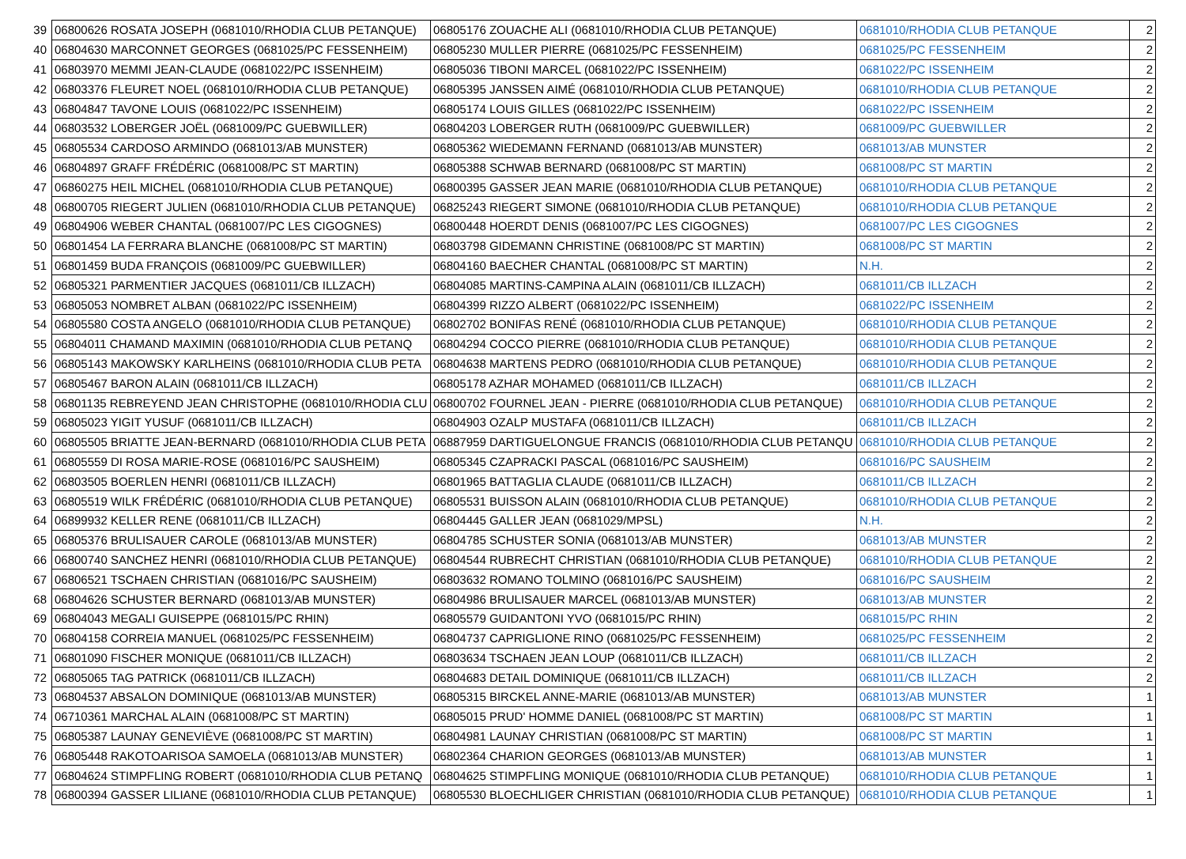| 39 | 06800626 ROSATA JOSEPH (0681010/RHODIA CLUB PETANQUE) | 06805176 ZOUACHE ALI (0681010/RHODIA CLUB PETANQUE) | 0681010/RHODIA CLUB PETANQUE | 2 |
| 40 | 06804630 MARCONNET GEORGES (0681025/PC FESSENHEIM) | 06805230 MULLER PIERRE (0681025/PC FESSENHEIM) | 0681025/PC FESSENHEIM | 2 |
| 41 | 06803970 MEMMI JEAN-CLAUDE (0681022/PC ISSENHEIM) | 06805036 TIBONI MARCEL (0681022/PC ISSENHEIM) | 0681022/PC ISSENHEIM | 2 |
| 42 | 06803376 FLEURET NOEL (0681010/RHODIA CLUB PETANQUE) | 06805395 JANSSEN AIMÉ (0681010/RHODIA CLUB PETANQUE) | 0681010/RHODIA CLUB PETANQUE | 2 |
| 43 | 06804847 TAVONE LOUIS (0681022/PC ISSENHEIM) | 06805174 LOUIS GILLES (0681022/PC ISSENHEIM) | 0681022/PC ISSENHEIM | 2 |
| 44 | 06803532 LOBERGER JOËL (0681009/PC GUEBWILLER) | 06804203 LOBERGER RUTH (0681009/PC GUEBWILLER) | 0681009/PC GUEBWILLER | 2 |
| 45 | 06805534 CARDOSO ARMINDO (0681013/AB MUNSTER) | 06805362 WIEDEMANN FERNAND (0681013/AB MUNSTER) | 0681013/AB MUNSTER | 2 |
| 46 | 06804897 GRAFF FRÉDÉRIC (0681008/PC ST MARTIN) | 06805388 SCHWAB BERNARD (0681008/PC ST MARTIN) | 0681008/PC ST MARTIN | 2 |
| 47 | 06860275 HEIL MICHEL (0681010/RHODIA CLUB PETANQUE) | 06800395 GASSER JEAN MARIE (0681010/RHODIA CLUB PETANQUE) | 0681010/RHODIA CLUB PETANQUE | 2 |
| 48 | 06800705 RIEGERT JULIEN (0681010/RHODIA CLUB PETANQUE) | 06825243 RIEGERT SIMONE (0681010/RHODIA CLUB PETANQUE) | 0681010/RHODIA CLUB PETANQUE | 2 |
| 49 | 06804906 WEBER CHANTAL (0681007/PC LES CIGOGNES) | 06800448 HOERDT DENIS (0681007/PC LES CIGOGNES) | 0681007/PC LES CIGOGNES | 2 |
| 50 | 06801454 LA FERRARA BLANCHE (0681008/PC ST MARTIN) | 06803798 GIDEMANN CHRISTINE (0681008/PC ST MARTIN) | 0681008/PC ST MARTIN | 2 |
| 51 | 06801459 BUDA FRANÇOIS (0681009/PC GUEBWILLER) | 06804160 BAECHER CHANTAL (0681008/PC ST MARTIN) | N.H. | 2 |
| 52 | 06805321 PARMENTIER JACQUES (0681011/CB ILLZACH) | 06804085 MARTINS-CAMPINA ALAIN (0681011/CB ILLZACH) | 0681011/CB ILLZACH | 2 |
| 53 | 06805053 NOMBRET ALBAN (0681022/PC ISSENHEIM) | 06804399 RIZZO ALBERT (0681022/PC ISSENHEIM) | 0681022/PC ISSENHEIM | 2 |
| 54 | 06805580 COSTA ANGELO (0681010/RHODIA CLUB PETANQUE) | 06802702 BONIFAS RENÉ (0681010/RHODIA CLUB PETANQUE) | 0681010/RHODIA CLUB PETANQUE | 2 |
| 55 | 06804011 CHAMAND MAXIMIN (0681010/RHODIA CLUB PETANQ | 06804294 COCCO PIERRE (0681010/RHODIA CLUB PETANQUE) | 0681010/RHODIA CLUB PETANQUE | 2 |
| 56 | 06805143 MAKOWSKY KARLHEINS (0681010/RHODIA CLUB PETA | 06804638 MARTENS PEDRO (0681010/RHODIA CLUB PETANQUE) | 0681010/RHODIA CLUB PETANQUE | 2 |
| 57 | 06805467 BARON ALAIN (0681011/CB ILLZACH) | 06805178 AZHAR MOHAMED (0681011/CB ILLZACH) | 0681011/CB ILLZACH | 2 |
| 58 | 06801135 REBREYEND JEAN CHRISTOPHE (0681010/RHODIA CLU | 06800702 FOURNEL JEAN - PIERRE (0681010/RHODIA CLUB PETANQUE) | 0681010/RHODIA CLUB PETANQUE | 2 |
| 59 | 06805023 YIGIT YUSUF (0681011/CB ILLZACH) | 06804903 OZALP MUSTAFA (0681011/CB ILLZACH) | 0681011/CB ILLZACH | 2 |
| 60 | 06805505 BRIATTE JEAN-BERNARD (0681010/RHODIA CLUB PETA | 06887959 DARTIGUELONGUE FRANCIS (0681010/RHODIA CLUB PETANQU | 0681010/RHODIA CLUB PETANQUE | 2 |
| 61 | 06805559 DI ROSA MARIE-ROSE (0681016/PC SAUSHEIM) | 06805345 CZAPRACKI PASCAL (0681016/PC SAUSHEIM) | 0681016/PC SAUSHEIM | 2 |
| 62 | 06803505 BOERLEN HENRI (0681011/CB ILLZACH) | 06801965 BATTAGLIA CLAUDE (0681011/CB ILLZACH) | 0681011/CB ILLZACH | 2 |
| 63 | 06805519 WILK FRÉDÉRIC (0681010/RHODIA CLUB PETANQUE) | 06805531 BUISSON ALAIN (0681010/RHODIA CLUB PETANQUE) | 0681010/RHODIA CLUB PETANQUE | 2 |
| 64 | 06899932 KELLER RENE (0681011/CB ILLZACH) | 06804445 GALLER JEAN (0681029/MPSL) | N.H. | 2 |
| 65 | 06805376 BRULISAUER CAROLE (0681013/AB MUNSTER) | 06804785 SCHUSTER SONIA (0681013/AB MUNSTER) | 0681013/AB MUNSTER | 2 |
| 66 | 06800740 SANCHEZ HENRI (0681010/RHODIA CLUB PETANQUE) | 06804544 RUBRECHT CHRISTIAN (0681010/RHODIA CLUB PETANQUE) | 0681010/RHODIA CLUB PETANQUE | 2 |
| 67 | 06806521 TSCHAEN CHRISTIAN (0681016/PC SAUSHEIM) | 06803632 ROMANO TOLMINO (0681016/PC SAUSHEIM) | 0681016/PC SAUSHEIM | 2 |
| 68 | 06804626 SCHUSTER BERNARD (0681013/AB MUNSTER) | 06804986 BRULISAUER MARCEL (0681013/AB MUNSTER) | 0681013/AB MUNSTER | 2 |
| 69 | 06804043 MEGALI GUISEPPE (0681015/PC RHIN) | 06805579 GUIDANTONI YVO (0681015/PC RHIN) | 0681015/PC RHIN | 2 |
| 70 | 06804158 CORREIA MANUEL (0681025/PC FESSENHEIM) | 06804737 CAPRIGLIONE RINO (0681025/PC FESSENHEIM) | 0681025/PC FESSENHEIM | 2 |
| 71 | 06801090 FISCHER MONIQUE (0681011/CB ILLZACH) | 06803634 TSCHAEN JEAN LOUP (0681011/CB ILLZACH) | 0681011/CB ILLZACH | 2 |
| 72 | 06805065 TAG PATRICK (0681011/CB ILLZACH) | 06804683 DETAIL DOMINIQUE (0681011/CB ILLZACH) | 0681011/CB ILLZACH | 2 |
| 73 | 06804537 ABSALON DOMINIQUE (0681013/AB MUNSTER) | 06805315 BIRCKEL ANNE-MARIE (0681013/AB MUNSTER) | 0681013/AB MUNSTER | 1 |
| 74 | 06710361 MARCHAL ALAIN (0681008/PC ST MARTIN) | 06805015 PRUD' HOMME DANIEL (0681008/PC ST MARTIN) | 0681008/PC ST MARTIN | 1 |
| 75 | 06805387 LAUNAY GENEVIÈVE (0681008/PC ST MARTIN) | 06804981 LAUNAY CHRISTIAN (0681008/PC ST MARTIN) | 0681008/PC ST MARTIN | 1 |
| 76 | 06805448 RAKOTOARISOA SAMOELA (0681013/AB MUNSTER) | 06802364 CHARION GEORGES (0681013/AB MUNSTER) | 0681013/AB MUNSTER | 1 |
| 77 | 06804624 STIMPFLING ROBERT (0681010/RHODIA CLUB PETANQ | 06804625 STIMPFLING MONIQUE (0681010/RHODIA CLUB PETANQUE) | 0681010/RHODIA CLUB PETANQUE | 1 |
| 78 | 06800394 GASSER LILIANE (0681010/RHODIA CLUB PETANQUE) | 06805530 BLOECHLIGER CHRISTIAN (0681010/RHODIA CLUB PETANQUE) | 0681010/RHODIA CLUB PETANQUE | 1 |